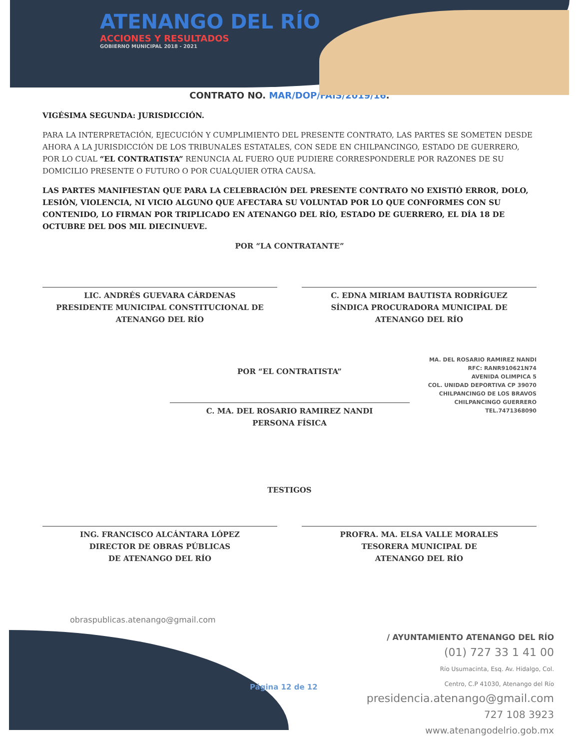ATENANGO DEL RÍO
ACCIONES Y RESULTADOS
GOBIERNO MUNICIPAL 2018 - 2021
CONTRATO NO. MAR/DOP/FAIS/2019/16.
VIGÉSIMA SEGUNDA: JURISDICCIÓN.
PARA LA INTERPRETACIÓN, EJECUCIÓN Y CUMPLIMIENTO DEL PRESENTE CONTRATO, LAS PARTES SE SOMETEN DESDE AHORA A LA JURISDICCIÓN DE LOS TRIBUNALES ESTATALES, CON SEDE EN CHILPANCINGO, ESTADO DE GUERRERO, POR LO CUAL “EL CONTRATISTA” RENUNCIA AL FUERO QUE PUDIERE CORRESPONDERLE POR RAZONES DE SU DOMICILIO PRESENTE O FUTURO O POR CUALQUIER OTRA CAUSA.
LAS PARTES MANIFIESTAN QUE PARA LA CELEBRACIÓN DEL PRESENTE CONTRATO NO EXISTIÓ ERROR, DOLO, LESIÓN, VIOLENCIA, NI VICIO ALGUNO QUE AFECTARA SU VOLUNTAD POR LO QUE CONFORMES CON SU CONTENIDO, LO FIRMAN POR TRIPLICADO EN ATENANGO DEL RÍO, ESTADO DE GUERRERO, EL DÍA 18 DE OCTUBRE DEL DOS MIL DIECINUEVE.
POR “LA CONTRATANTE”
LIC. ANDRÉS GUEVARA CÁRDENAS
PRESIDENTE MUNICIPAL CONSTITUCIONAL DE
ATENANGO DEL RÍO
C. EDNA MIRIAM BAUTISTA RODRÍGUEZ
SÍNDICA PROCURADORA MUNICIPAL DE
ATENANGO DEL RÍO
MA. DEL ROSARIO RAMIREZ NANDI
RFC: RANR910621N74
AVENIDA OLIMPICA 5
COL. UNIDAD DEPORTIVA CP 39070
CHILPANCINGO DE LOS BRAVOS
CHILPANCINGO GUERRERO
TEL.7471368090
POR “EL CONTRATISTA”
C. MA. DEL ROSARIO RAMIREZ NANDI
PERSONA FÍSICA
TESTIGOS
ING. FRANCISCO ALCÁNTARA LÓPEZ
DIRECTOR DE OBRAS PÚBLICAS
DE ATENANGO DEL RÍO
PROFRA. MA. ELSA VALLE MORALES
TESORERA MUNICIPAL DE
ATENANGO DEL RÍO
obraspublicas.atenango@gmail.com
Página 12 de 12
/ AYUNTAMIENTO ATENANGO DEL RÍO
(01) 727 33 1 41 00
Río Usumacinta, Esq. Av. Hidalgo, Col.
Centro, C.P 41030, Atenango del Río
presidencia.atenango@gmail.com
727 108 3923
www.atenangodelrio.gob.mx